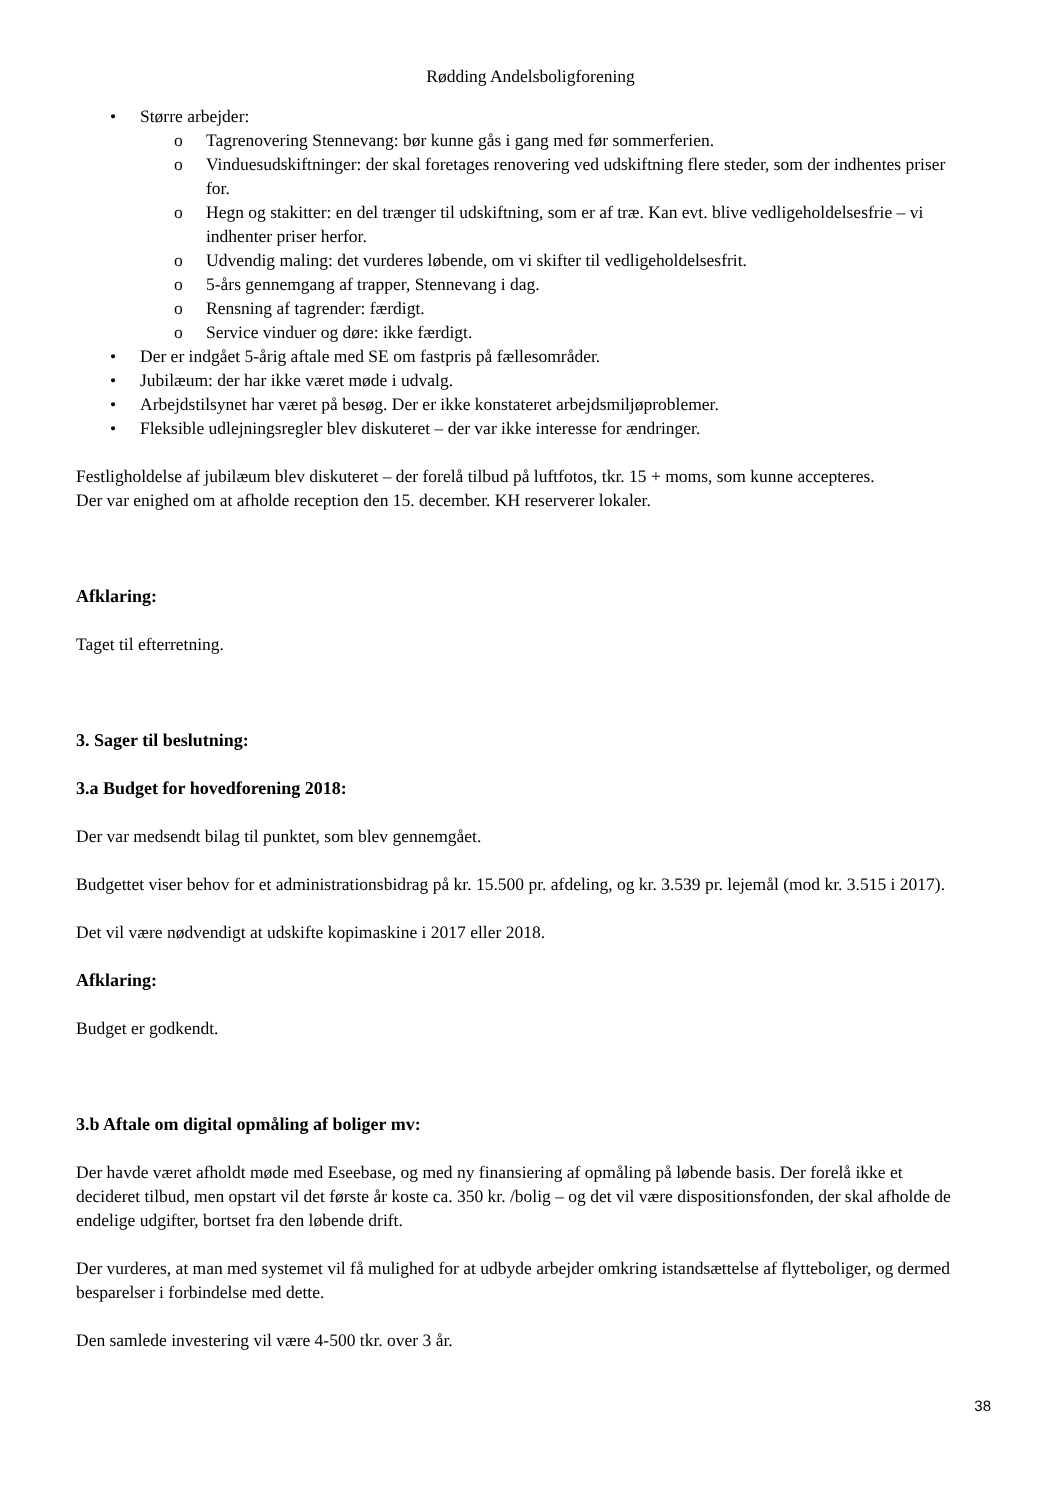Rødding Andelsboligforening
• Større arbejder:
o Tagrenovering Stennevang: bør kunne gås i gang med før sommerferien.
o Vinduesudskiftninger: der skal foretages renovering ved udskiftning flere steder, som der indhentes priser for.
o Hegn og stakitter: en del trænger til udskiftning, som er af træ. Kan evt. blive vedligeholdelsesfrie – vi indhenter priser herfor.
o Udvendig maling: det vurderes løbende, om vi skifter til vedligeholdelsesfrit.
o 5-års gennemgang af trapper, Stennevang i dag.
o Rensning af tagrender: færdigt.
o Service vinduer og døre: ikke færdigt.
• Der er indgået 5-årig aftale med SE om fastpris på fællesområder.
• Jubilæum: der har ikke været møde i udvalg.
• Arbejdstilsynet har været på besøg. Der er ikke konstateret arbejdsmiljøproblemer.
• Fleksible udlejningsregler blev diskuteret – der var ikke interesse for ændringer.
Festligholdelse af jubilæum blev diskuteret – der forelå tilbud på luftfotos, tkr. 15 + moms, som kunne accepteres.
Der var enighed om at afholde reception den 15. december. KH reserverer lokaler.
Afklaring:
Taget til efterretning.
3. Sager til beslutning:
3.a Budget for hovedforening 2018:
Der var medsendt bilag til punktet, som blev gennemgået.
Budgettet viser behov for et administrationsbidrag på kr. 15.500 pr. afdeling, og kr. 3.539 pr. lejemål (mod kr. 3.515 i 2017).
Det vil være nødvendigt at udskifte kopimaskine i 2017 eller 2018.
Afklaring:
Budget er godkendt.
3.b Aftale om digital opmåling af boliger mv:
Der havde været afholdt møde med Eseebase, og med ny finansiering af opmåling på løbende basis. Der forelå ikke et decideret tilbud, men opstart vil det første år koste ca. 350 kr. /bolig – og det vil være dispositionsfonden, der skal afholde de endelige udgifter, bortset fra den løbende drift.
Der vurderes, at man med systemet vil få mulighed for at udbyde arbejder omkring istandsættelse af flytteboliger, og dermed besparelser i forbindelse med dette.
Den samlede investering vil være 4-500 tkr. over 3 år.
38